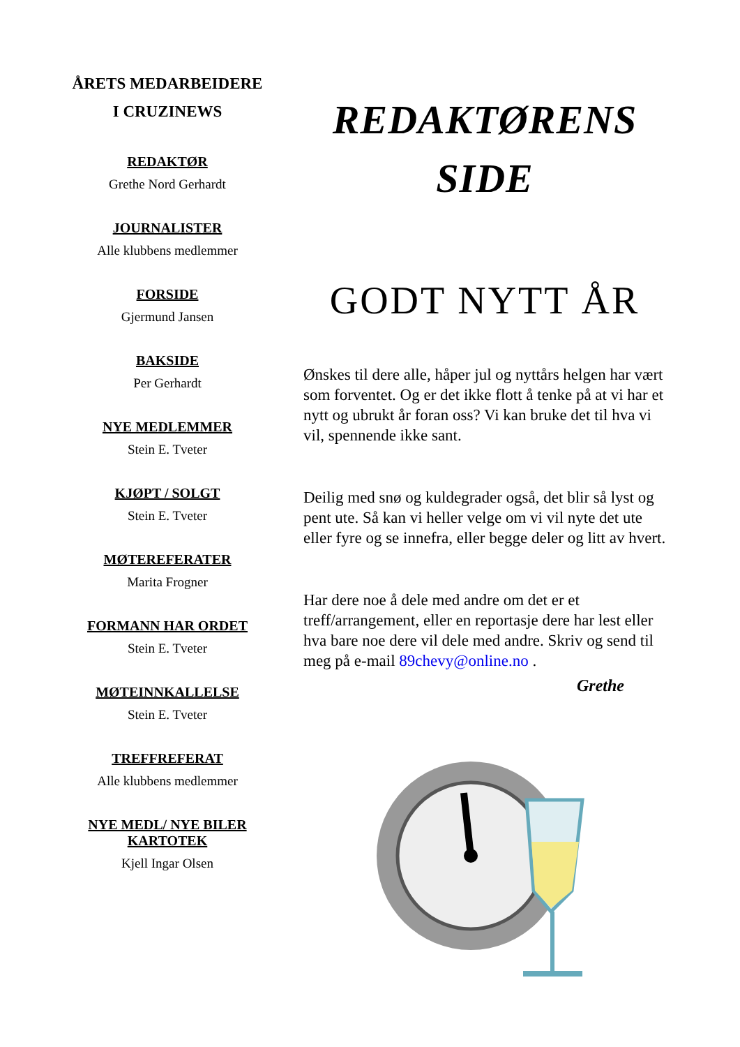ÅRETS MEDARBEIDERE
I CRUZINEWS
REDAKTØR
Grethe Nord Gerhardt
JOURNALISTER
Alle klubbens medlemmer
FORSIDE
Gjermund Jansen
BAKSIDE
Per Gerhardt
NYE MEDLEMMER
Stein E. Tveter
KJØPT / SOLGT
Stein E. Tveter
MØTEREFERATER
Marita Frogner
FORMANN HAR ORDET
Stein E. Tveter
MØTEINNKALLELSE
Stein E. Tveter
TREFFREFERAT
Alle klubbens medlemmer
NYE MEDL/ NYE BILER
KARTOTEK
Kjell Ingar Olsen
REDAKTØRENS
SIDE
GODT NYTT ÅR
Ønskes til dere alle, håper jul og nyttårs helgen har vært som forventet. Og er det ikke flott å tenke på at vi har et nytt og ubrukt år foran oss? Vi kan bruke det til hva vi vil, spennende ikke sant.
Deilig med snø og kuldegrader også, det blir så lyst og pent ute. Så kan vi heller velge om vi vil nyte det ute eller fyre og se innefra, eller begge deler og litt av hvert.
Har dere noe å dele med andre om det er et treff/arrangement, eller en reportasje dere har lest eller hva bare noe dere vil dele med andre. Skriv og send til meg på e-mail 89chevy@online.no .
Grethe